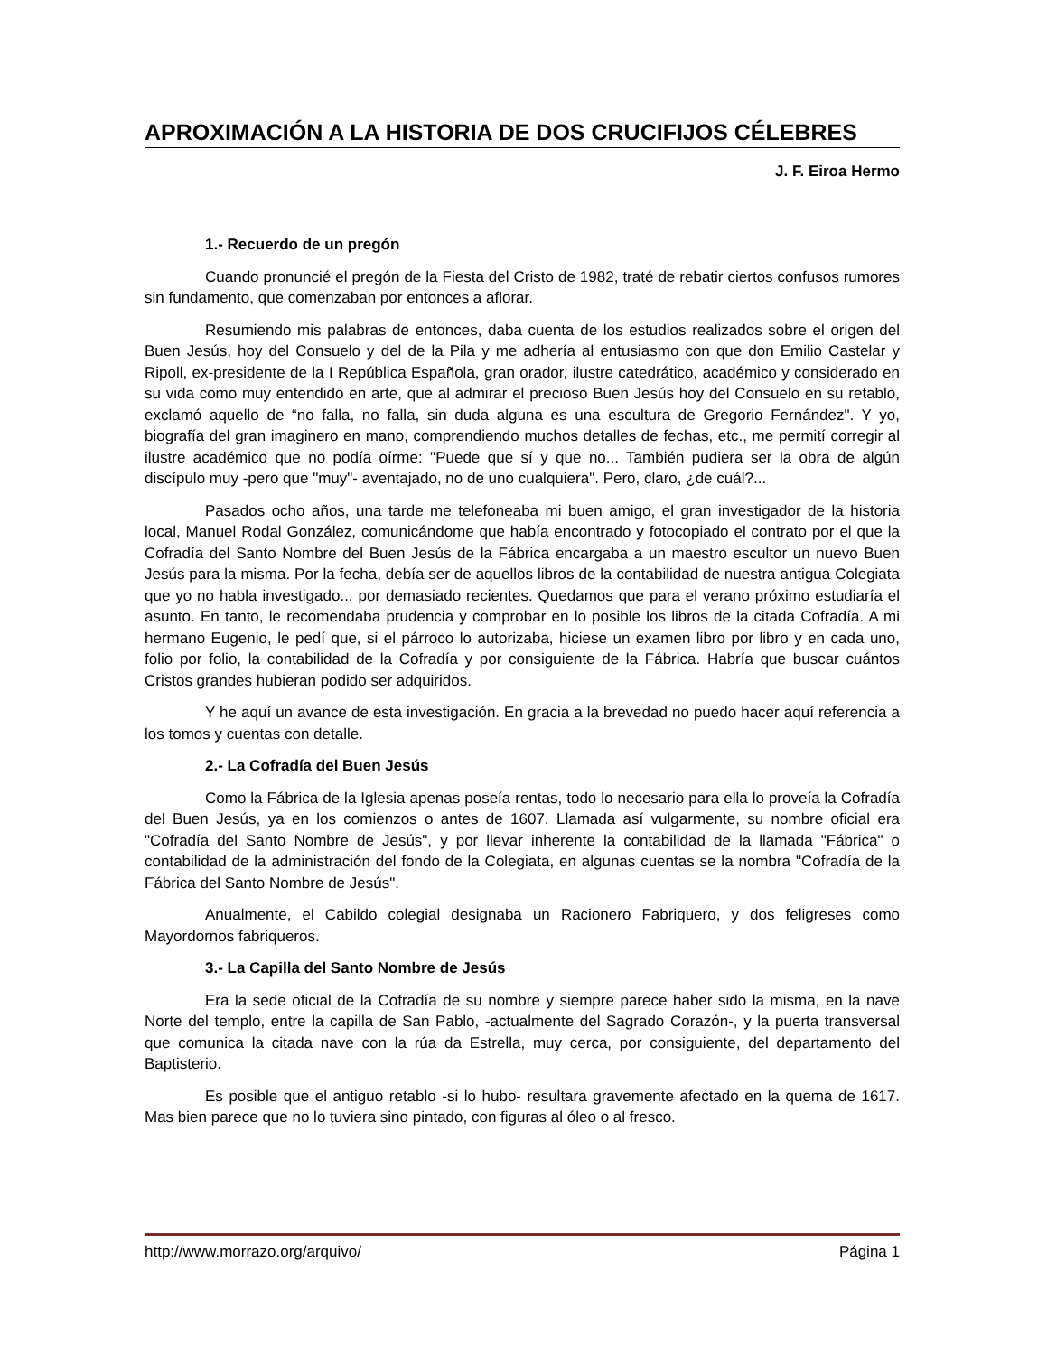APROXIMACIÓN A LA HISTORIA DE DOS CRUCIFIJOS CÉLEBRES
J. F. Eiroa Hermo
1.- Recuerdo de un pregón
Cuando pronuncié el pregón de la Fiesta del Cristo de 1982, traté de rebatir ciertos confusos rumores sin fundamento, que comenzaban por entonces a aflorar.
Resumiendo mis palabras de entonces, daba cuenta de los estudios realizados sobre el origen del Buen Jesús, hoy del Consuelo y del de la Pila y me adhería al entusiasmo con que don Emilio Castelar y Ripoll, ex-presidente de la I República Española, gran orador, ilustre catedrático, académico y considerado en su vida como muy entendido en arte, que al admirar el precioso Buen Jesús hoy del Consuelo en su retablo, exclamó aquello de “no falla, no falla, sin duda alguna es una escultura de Gregorio Fernández". Y yo, biografía del gran imaginero en mano, comprendiendo muchos detalles de fechas, etc., me permití corregir al ilustre académico que no podía oírme: "Puede que sí y que no... También pudiera ser la obra de algún discípulo muy -pero que "muy"- aventajado, no de uno cualquiera". Pero, claro, ¿de cuál?...
Pasados ocho años, una tarde me telefoneaba mi buen amigo, el gran investigador de la historia local, Manuel Rodal González, comunicándome que había encontrado y fotocopiado el contrato por el que la Cofradía del Santo Nombre del Buen Jesús de la Fábrica encargaba a un maestro escultor un nuevo Buen Jesús para la misma. Por la fecha, debía ser de aquellos libros de la contabilidad de nuestra antigua Colegiata que yo no habla investigado... por demasiado recientes. Quedamos que para el verano próximo estudiaría el asunto. En tanto, le recomendaba prudencia y comprobar en lo posible los libros de la citada Cofradía. A mi hermano Eugenio, le pedí que, si el párroco lo autorizaba, hiciese un examen libro por libro y en cada uno, folio por folio, la contabilidad de la Cofradía y por consiguiente de la Fábrica. Habría que buscar cuántos Cristos grandes hubieran podido ser adquiridos.
Y he aquí un avance de esta investigación. En gracia a la brevedad no puedo hacer aquí referencia a los tomos y cuentas con detalle.
2.- La Cofradía del Buen Jesús
Como la Fábrica de la Iglesia apenas poseía rentas, todo lo necesario para ella lo proveía la Cofradía del Buen Jesús, ya en los comienzos o antes de 1607. Llamada así vulgarmente, su nombre oficial era "Cofradía del Santo Nombre de Jesús", y por llevar inherente la contabilidad de la llamada "Fábrica" o contabilidad de la administración del fondo de la Colegiata, en algunas cuentas se la nombra "Cofradía de la Fábrica del Santo Nombre de Jesús".
Anualmente, el Cabildo colegial designaba un Racionero Fabriquero, y dos feligreses como Mayordornos fabriqueros.
3.- La Capilla del Santo Nombre de Jesús
Era la sede oficial de la Cofradía de su nombre y siempre parece haber sido la misma, en la nave Norte del templo, entre la capilla de San Pablo, -actualmente del Sagrado Corazón-, y la puerta transversal que comunica la citada nave con la rúa da Estrella, muy cerca, por consiguiente, del departamento del Baptisterio.
Es posible que el antiguo retablo -si lo hubo- resultara gravemente afectado en la quema de 1617. Mas bien parece que no lo tuviera sino pintado, con figuras al óleo o al fresco.
http://www.morrazo.org/arquivo/ Página 1